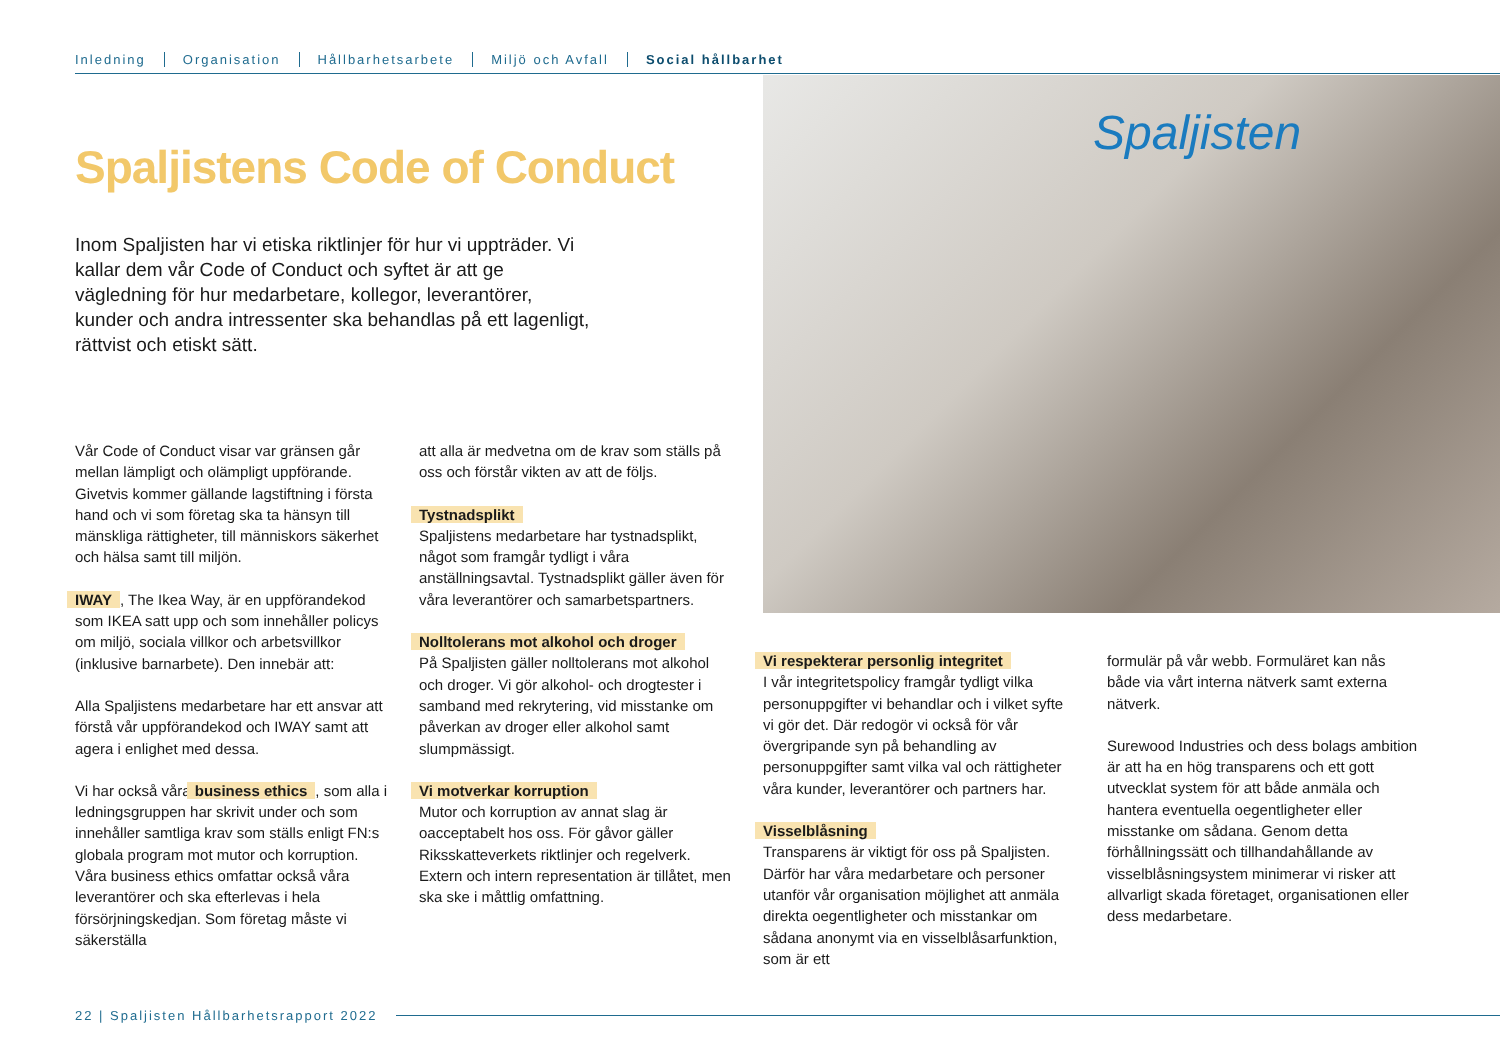Inledning Organisation Hållbarhetsarbete Miljö och Avfall Social hållbarhet
Spaljistens Code of Conduct
Inom Spaljisten har vi etiska riktlinjer för hur vi uppträder. Vi kallar dem vår Code of Conduct och syftet är att ge vägledning för hur medarbetare, kollegor, leverantörer, kunder och andra intressenter ska behandlas på ett lagenligt, rättvist och etiskt sätt.
Spaljisten
Vår Code of Conduct visar var gränsen går mellan lämpligt och olämpligt uppförande. Givetvis kommer gällande lagstiftning i första hand och vi som företag ska ta hänsyn till mänskliga rättigheter, till människors säkerhet och hälsa samt till miljön.
IWAY, The Ikea Way, är en uppförandekod som IKEA satt upp och som innehåller policys om miljö, sociala villkor och arbetsvillkor (inklusive barnarbete). Den innebär att:
Alla Spaljistens medarbetare har ett ansvar att förstå vår uppförandekod och IWAY samt att agera i enlighet med dessa.
Vi har också våra business ethics, som alla i ledningsgruppen har skrivit under och som innehåller samtliga krav som ställs enligt FN:s globala program mot mutor och korruption. Våra business ethics omfattar också våra leverantörer och ska efterlevas i hela försörjningskedjan. Som företag måste vi säkerställa
att alla är medvetna om de krav som ställs på oss och förstår vikten av att de följs.
Tystnadsplikt
Spaljistens medarbetare har tystnadsplikt, något som framgår tydligt i våra anställningsavtal. Tystnadsplikt gäller även för våra leverantörer och samarbetspartners.
Nolltolerans mot alkohol och droger
På Spaljisten gäller nolltolerans mot alkohol och droger. Vi gör alkohol- och drogtester i samband med rekrytering, vid misstanke om påverkan av droger eller alkohol samt slumpmässigt.
Vi motverkar korruption
Mutor och korruption av annat slag är oacceptabelt hos oss. För gåvor gäller Riksskatteverkets riktlinjer och regelverk. Extern och intern representation är tillåtet, men ska ske i måttlig omfattning.
Vi respekterar personlig integritet
I vår integritetspolicy framgår tydligt vilka personuppgifter vi behandlar och i vilket syfte vi gör det. Där redogör vi också för vår övergripande syn på behandling av personuppgifter samt vilka val och rättigheter våra kunder, leverantörer och partners har.
Visselblåsning
Transparens är viktigt för oss på Spaljisten. Därför har våra medarbetare och personer utanför vår organisation möjlighet att anmäla direkta oegentligheter och misstankar om sådana anonymt via en visselblåsarfunktion, som är ett
formulär på vår webb. Formuläret kan nås både via vårt interna nätverk samt externa nätverk.
Surewood Industries och dess bolags ambition är att ha en hög transparens och ett gott utvecklat system för att både anmäla och hantera eventuella oegentligheter eller misstanke om sådana. Genom detta förhållningssätt och tillhandahållande av visselblåsningsystem minimerar vi risker att allvarligt skada företaget, organisationen eller dess medarbetare.
22 | Spaljisten Hållbarhetsrapport 2022